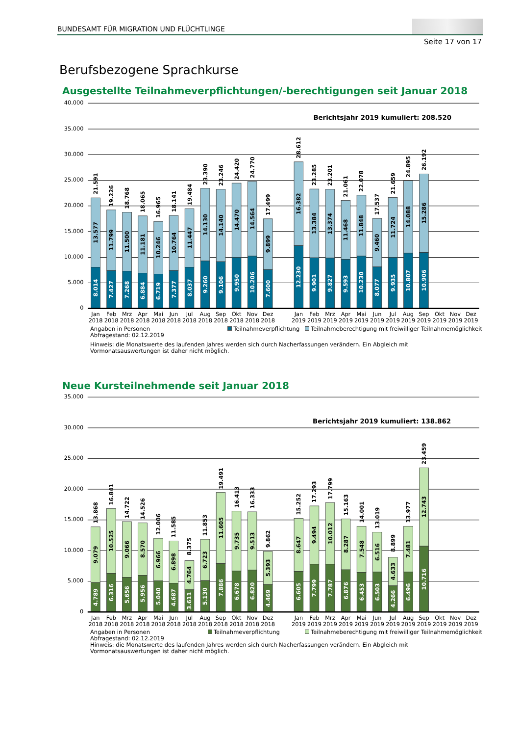BUNDESAMT FÜR MIGRATION UND FLÜCHTLINGE
Seite 17 von 17
Berufsbezogene Sprachkurse
Ausgestellte Teilnahmeverpflichtungen/-berechtigungen seit Januar 2018
40.000
35.000
30.000
25.000
20.000
15.000
10.000
5.000
0
Berichtsjahr 2019 kumuliert: 208.520
21.591
13.577
8.014
19.226
11.799
7.427
18.768
11.500
7.268
18.065
11.181
6.884
16.965
10.246
6.719
18.141
10.764
7.377
19.484
11.447
8.037
23.390
14.130
9.260
23.246
14.140
9.106
24.420
14.470
9.950
24.770
14.564
10.206
17.499
9.899
7.600
28.612
16.382
12.230
23.285
13.384
9.901
23.201
13.374
9.827
21.061
11.468
9.593
22.078
11.848
10.230
17.537
9.460
8.077
21.659
11.724
9.935
24.895
14.088
10.807
26.192
15.286
10.906
Jan
Feb
Mrz
Apr
Mai
Jun
Jul
Aug
Sep
Okt
Nov
Dez
Jan
Feb
Mrz
Apr
Mai
Jun
Jul
Aug
Sep
Okt
Nov
Dez
2018
2018
2018
2018
2018
2018
2018
2018
2018
2018
2018
2018
2019
2019
2019
2019
2019
2019
2019
2019
2019
2019
2019
2019
Angaben in Personen
Abfragestand: 02.12.2019
Teilnahmeverpflichtung Teilnahmeberechtigung mit freiwilliger Teilnahmemöglichkeit
Hinweis: die Monatswerte des laufenden Jahres werden sich durch Nacherfassungen verändern. Ein Abgleich mit
Vormonatsauswertungen ist daher nicht möglich.
Neue Kursteilnehmende seit Januar 2018
35.000
30.000
25.000
20.000
15.000
10.000
5.000
0
Berichtsjahr 2019 kumuliert: 138.862
13.868
9.079
4.789
16.841
10.525
6.316
14.722
9.066
5.656
14.526
8.570
5.956
12.006
6.966
5.040
11.585
6.898
4.687
8.375
4.764
3.611
11.853
6.723
5.130
19.491
11.605
7.886
16.413
9.735
6.678
16.333
9.513
6.820
9.862
5.393
4.469
15.252
8.647
6.605
17.293
9.494
7.799
17.799
10.012
7.787
15.163
8.287
6.876
14.001
7.548
6.453
13.019
6.516
6.503
8.899
4.633
4.266
13.977
7.481
6.496
23.459
12.743
10.716
Jan
Feb
Mrz
Apr
Mai
Jun
Jul
Aug
Sep
Okt
Nov
Dez
Jan
Feb
Mrz
Apr
Mai
Jun
Jul
Aug
Sep
Okt
Nov
Dez
2018
2018
2018
2018
2018
2018
2018
2018
2018
2018
2018
2018
2019
2019
2019
2019
2019
2019
2019
2019
2019
2019
2019
2019
Angaben in Personen
Abfragestand: 02.12.2019
Teilnahmeverpflichtung Teilnahmeberechtigung mit freiwilliger Teilnahmemöglichkeit
Hinweis: die Monatswerte des laufenden Jahres werden sich durch Nacherfassungen verändern. Ein Abgleich mit
Vormonatsauswertungen ist daher nicht möglich.